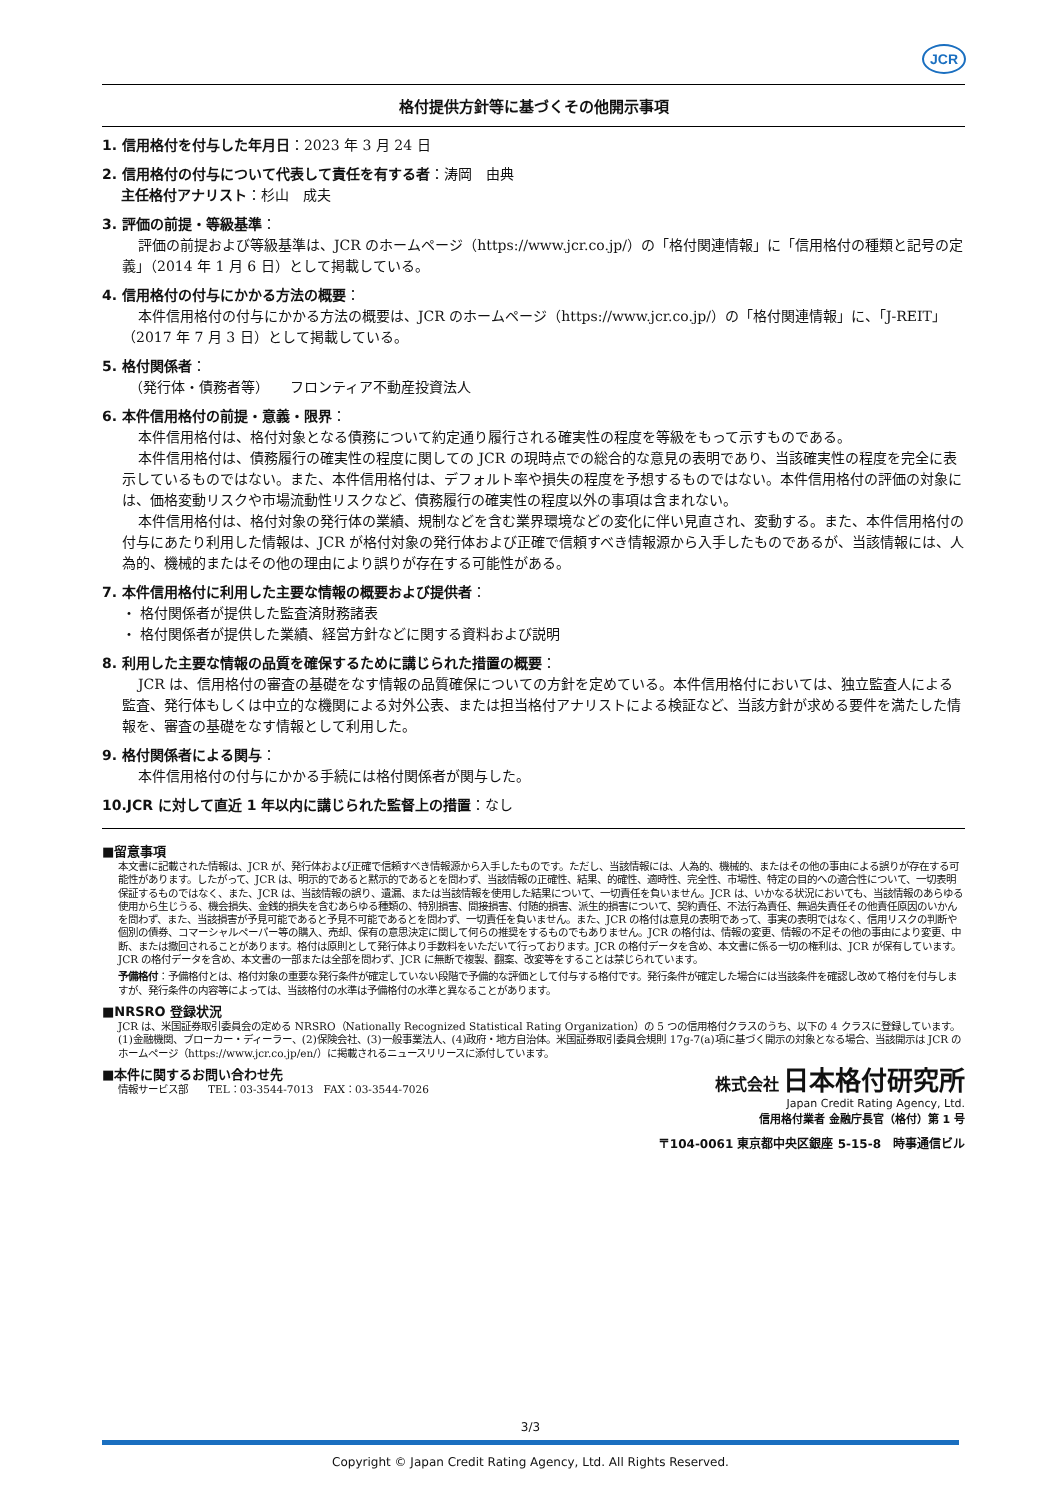JCR
格付提供方針等に基づくその他開示事項
1. 信用格付を付与した年月日：2023 年 3 月 24 日
2. 信用格付の付与について代表して責任を有する者：涛岡　由典
　 主任格付アナリスト：杉山　成夫
3. 評価の前提・等級基準：
評価の前提および等級基準は、JCR のホームページ（https://www.jcr.co.jp/）の「格付関連情報」に「信用格付の種類と記号の定義」（2014 年 1 月 6 日）として掲載している。
4. 信用格付の付与にかかる方法の概要：
本件信用格付の付与にかかる方法の概要は、JCR のホームページ（https://www.jcr.co.jp/）の「格付関連情報」に、「J-REIT」（2017 年 7 月 3 日）として掲載している。
5. 格付関係者：
　（発行体・債務者等）　　フロンティア不動産投資法人
6. 本件信用格付の前提・意義・限界：
本件信用格付は、格付対象となる債務について約定通り履行される確実性の程度を等級をもって示すものである。
本件信用格付は、債務履行の確実性の程度に関しての JCR の現時点での総合的な意見の表明であり、当該確実性の程度を完全に表示しているものではない。また、本件信用格付は、デフォルト率や損失の程度を予想するものではない。本件信用格付の評価の対象には、価格変動リスクや市場流動性リスクなど、債務履行の確実性の程度以外の事項は含まれない。
本件信用格付は、格付対象の発行体の業績、規制などを含む業界環境などの変化に伴い見直され、変動する。また、本件信用格付の付与にあたり利用した情報は、JCR が格付対象の発行体および正確で信頼すべき情報源から入手したものであるが、当該情報には、人為的、機械的またはその他の理由により誤りが存在する可能性がある。
7. 本件信用格付に利用した主要な情報の概要および提供者：
・ 格付関係者が提供した監査済財務諸表
・ 格付関係者が提供した業績、経営方針などに関する資料および説明
8. 利用した主要な情報の品質を確保するために講じられた措置の概要：
JCR は、信用格付の審査の基礎をなす情報の品質確保についての方針を定めている。本件信用格付においては、独立監査人による監査、発行体もしくは中立的な機関による対外公表、または担当格付アナリストによる検証など、当該方針が求める要件を満たした情報を、審査の基礎をなす情報として利用した。
9. 格付関係者による関与：
本件信用格付の付与にかかる手続には格付関係者が関与した。
10.JCR に対して直近 1 年以内に講じられた監督上の措置：なし
■留意事項
本文書に記載された情報は、JCR が、発行体および正確で信頼すべき情報源から入手したものです。ただし、当該情報には、人為的、機械的、またはその他の事由による誤りが存在する可能性があります。したがって、JCR は、明示的であると黙示的であるとを問わず、当該情報の正確性、結果、的確性、適時性、完全性、市場性、特定の目的への適合性について、一切表明保証するものではなく、また、JCR は、当該情報の誤り、遺漏、または当該情報を使用した結果について、一切責任を負いません。JCR は、いかなる状況においても、当該情報のあらゆる使用から生じうる、機会損失、金銭的損失を含むあらゆる種類の、特別損害、間接損害、付随的損害、派生的損害について、契約責任、不法行為責任、無過失責任その他責任原因のいかんを問わず、また、当該損害が予見可能であると予見不可能であるとを問わず、一切責任を負いません。また、JCR の格付は意見の表明であって、事実の表明ではなく、信用リスクの判断や個別の債券、コマーシャルペーパー等の購入、売却、保有の意思決定に関して何らの推奨をするものでもありません。JCR の格付は、情報の変更、情報の不足その他の事由により変更、中断、または撤回されることがあります。格付は原則として発行体より手数料をいただいて行っております。JCR の格付データを含め、本文書に係る一切の権利は、JCR が保有しています。JCR の格付データを含め、本文書の一部または全部を問わず、JCR に無断で複製、翻案、改変等をすることは禁じられています。
予備格付：予備格付とは、格付対象の重要な発行条件が確定していない段階で予備的な評価として付与する格付です。発行条件が確定した場合には当該条件を確認し改めて格付を付与しますが、発行条件の内容等によっては、当該格付の水準は予備格付の水準と異なることがあります。
■NRSRO 登録状況
JCR は、米国証券取引委員会の定める NRSRO（Nationally Recognized Statistical Rating Organization）の 5 つの信用格付クラスのうち、以下の 4 クラスに登録しています。(1)金融機関、ブローカー・ディーラー、(2)保険会社、(3)一般事業法人、(4)政府・地方自治体。米国証券取引委員会規則 17g-7(a)項に基づく開示の対象となる場合、当該開示は JCR のホームページ（https://www.jcr.co.jp/en/）に掲載されるニュースリリースに添付しています。
■本件に関するお問い合わせ先
情報サービス部　　TEL：03-3544-7013　FAX：03-3544-7026
株式会社 日本格付研究所
Japan Credit Rating Agency, Ltd.
信用格付業者 金融庁長官（格付）第 1 号
〒104-0061 東京都中央区銀座 5-15-8　時事通信ビル
3/3
Copyright © Japan Credit Rating Agency, Ltd. All Rights Reserved.